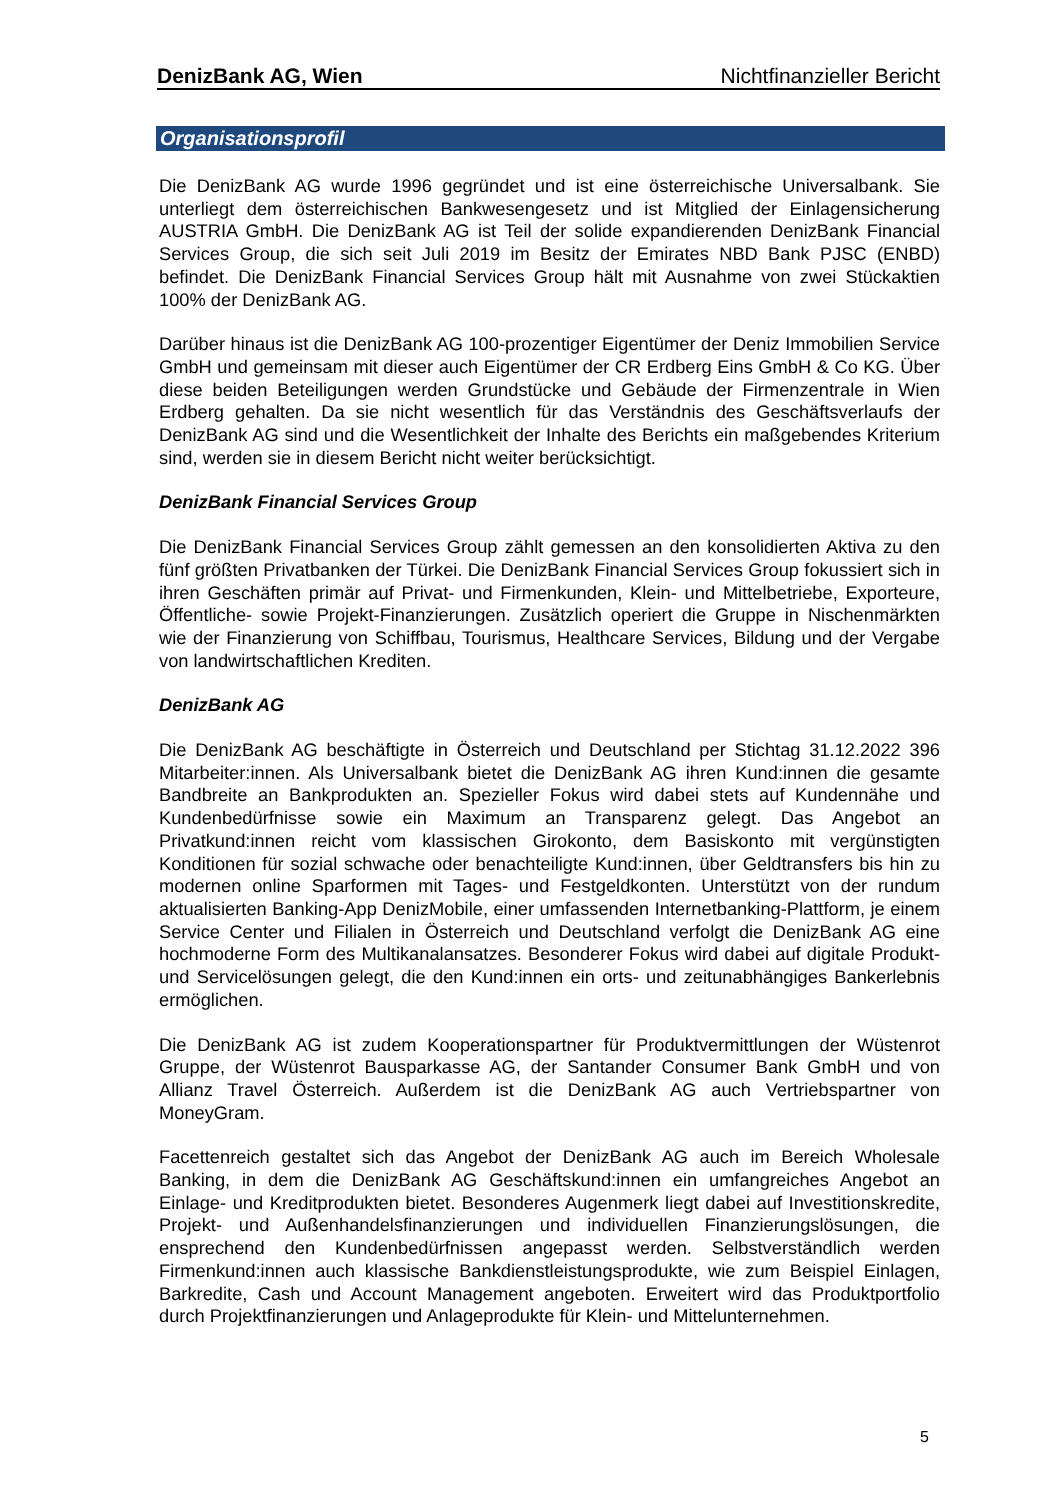DenizBank AG, Wien Nichtfinanzieller Bericht
Organisationsprofil
Die DenizBank AG wurde 1996 gegründet und ist eine österreichische Universalbank. Sie unterliegt dem österreichischen Bankwesengesetz und ist Mitglied der Einlagensicherung AUSTRIA GmbH. Die DenizBank AG ist Teil der solide expandierenden DenizBank Financial Services Group, die sich seit Juli 2019 im Besitz der Emirates NBD Bank PJSC (ENBD) befindet. Die DenizBank Financial Services Group hält mit Ausnahme von zwei Stückaktien 100% der DenizBank AG.
Darüber hinaus ist die DenizBank AG 100-prozentiger Eigentümer der Deniz Immobilien Service GmbH und gemeinsam mit dieser auch Eigentümer der CR Erdberg Eins GmbH & Co KG. Über diese beiden Beteiligungen werden Grundstücke und Gebäude der Firmenzentrale in Wien Erdberg gehalten. Da sie nicht wesentlich für das Verständnis des Geschäftsverlaufs der DenizBank AG sind und die Wesentlichkeit der Inhalte des Berichts ein maßgebendes Kriterium sind, werden sie in diesem Bericht nicht weiter berücksichtigt.
DenizBank Financial Services Group
Die DenizBank Financial Services Group zählt gemessen an den konsolidierten Aktiva zu den fünf größten Privatbanken der Türkei. Die DenizBank Financial Services Group fokussiert sich in ihren Geschäften primär auf Privat- und Firmenkunden, Klein- und Mittelbetriebe, Exporteure, Öffentliche- sowie Projekt-Finanzierungen. Zusätzlich operiert die Gruppe in Nischenmärkten wie der Finanzierung von Schiffbau, Tourismus, Healthcare Services, Bildung und der Vergabe von landwirtschaftlichen Krediten.
DenizBank AG
Die DenizBank AG beschäftigte in Österreich und Deutschland per Stichtag 31.12.2022 396 Mitarbeiter:innen. Als Universalbank bietet die DenizBank AG ihren Kund:innen die gesamte Bandbreite an Bankprodukten an. Spezieller Fokus wird dabei stets auf Kundennähe und Kundenbedürfnisse sowie ein Maximum an Transparenz gelegt. Das Angebot an Privatkund:innen reicht vom klassischen Girokonto, dem Basiskonto mit vergünstigten Konditionen für sozial schwache oder benachteiligte Kund:innen, über Geldtransfers bis hin zu modernen online Sparformen mit Tages- und Festgeldkonten. Unterstützt von der rundum aktualisierten Banking-App DenizMobile, einer umfassenden Internetbanking-Plattform, je einem Service Center und Filialen in Österreich und Deutschland verfolgt die DenizBank AG eine hochmoderne Form des Multikanalansatzes. Besonderer Fokus wird dabei auf digitale Produkt- und Servicelösungen gelegt, die den Kund:innen ein orts- und zeitunabhängiges Bankerlebnis ermöglichen.
Die DenizBank AG ist zudem Kooperationspartner für Produktvermittlungen der Wüstenrot Gruppe, der Wüstenrot Bausparkasse AG, der Santander Consumer Bank GmbH und von Allianz Travel Österreich. Außerdem ist die DenizBank AG auch Vertriebspartner von MoneyGram.
Facettenreich gestaltet sich das Angebot der DenizBank AG auch im Bereich Wholesale Banking, in dem die DenizBank AG Geschäftskund:innen ein umfangreiches Angebot an Einlage- und Kreditprodukten bietet. Besonderes Augenmerk liegt dabei auf Investitionskredite, Projekt- und Außenhandelsfinanzierungen und individuellen Finanzierungslösungen, die ensprechend den Kundenbedürfnissen angepasst werden. Selbstverständlich werden Firmenkund:innen auch klassische Bankdienstleistungsprodukte, wie zum Beispiel Einlagen, Barkredite, Cash und Account Management angeboten. Erweitert wird das Produktportfolio durch Projektfinanzierungen und Anlageprodukte für Klein- und Mittelunternehmen.
5